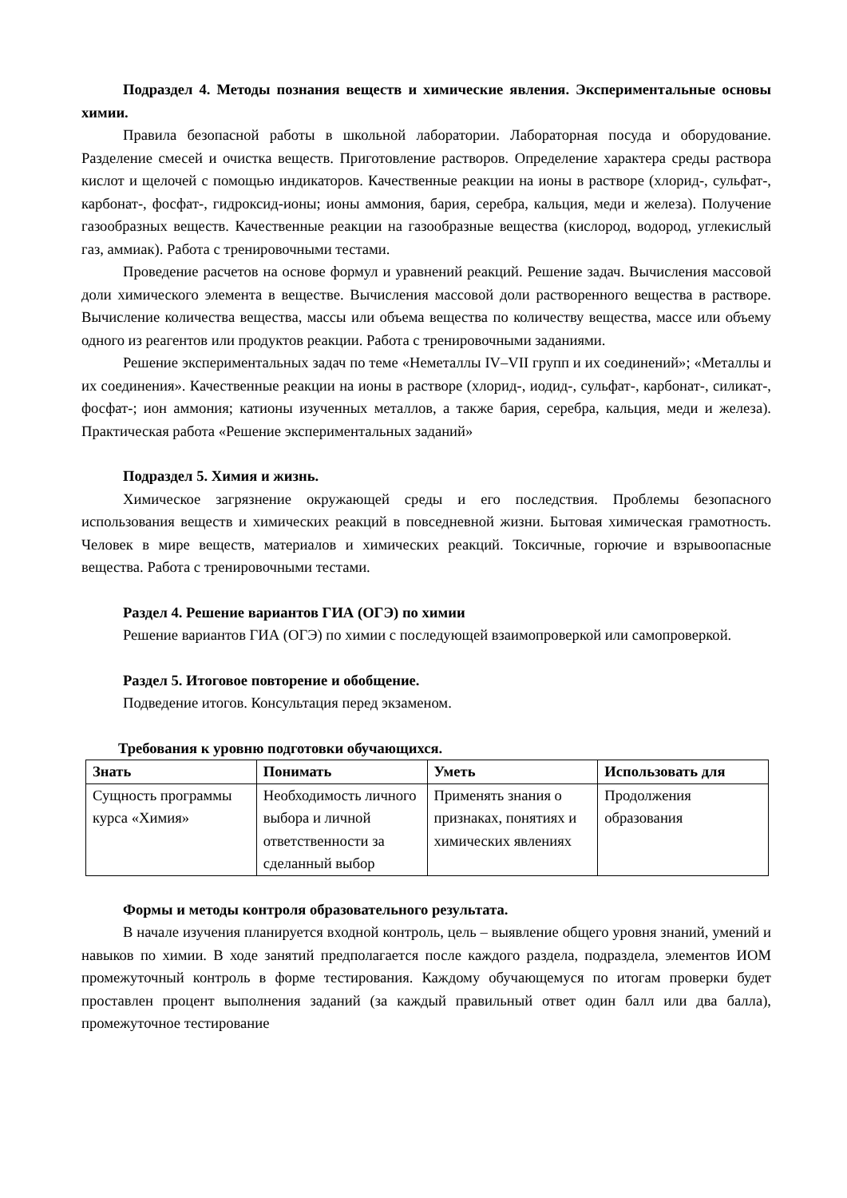Подраздел 4. Методы познания веществ и химические явления. Экспериментальные основы химии.
Правила безопасной работы в школьной лаборатории. Лабораторная посуда и оборудование. Разделение смесей и очистка веществ. Приготовление растворов. Определение характера среды раствора кислот и щелочей с помощью индикаторов. Качественные реакции на ионы в растворе (хлорид-, сульфат-, карбонат-, фосфат-, гидроксид-ионы; ионы аммония, бария, серебра, кальция, меди и железа). Получение газообразных веществ. Качественные реакции на газообразные вещества (кислород, водород, углекислый газ, аммиак). Работа с тренировочными тестами.
Проведение расчетов на основе формул и уравнений реакций. Решение задач. Вычисления массовой доли химического элемента в веществе. Вычисления массовой доли растворенного вещества в растворе. Вычисление количества вещества, массы или объема вещества по количеству вещества, массе или объему одного из реагентов или продуктов реакции. Работа с тренировочными заданиями.
Решение экспериментальных задач по теме «Неметаллы IV–VII групп и их соединений»; «Металлы и их соединения». Качественные реакции на ионы в растворе (хлорид-, иодид-, сульфат-, карбонат-, силикат-, фосфат-; ион аммония; катионы изученных металлов, а также бария, серебра, кальция, меди и железа). Практическая работа «Решение экспериментальных заданий»
Подраздел 5. Химия и жизнь.
Химическое загрязнение окружающей среды и его последствия. Проблемы безопасного использования веществ и химических реакций в повседневной жизни. Бытовая химическая грамотность. Человек в мире веществ, материалов и химических реакций. Токсичные, горючие и взрывоопасные вещества. Работа с тренировочными тестами.
Раздел 4. Решение вариантов ГИА (ОГЭ) по химии
Решение вариантов ГИА (ОГЭ) по химии с последующей взаимопроверкой или самопроверкой.
Раздел 5. Итоговое повторение и обобщение.
Подведение итогов. Консультация перед экзаменом.
Требования к уровню подготовки обучающихся.
| Знать | Понимать | Уметь | Использовать для |
| --- | --- | --- | --- |
| Сущность программы курса «Химия» | Необходимость личного выбора и личной ответственности за сделанный выбор | Применять знания о признаках, понятиях и химических явлениях | Продолжения образования |
Формы и методы контроля образовательного результата.
В начале изучения планируется входной контроль, цель – выявление общего уровня знаний, умений и навыков по химии. В ходе занятий предполагается после каждого раздела, подраздела, элементов ИОМ промежуточный контроль в форме тестирования. Каждому обучающемуся по итогам проверки будет проставлен процент выполнения заданий (за каждый правильный ответ один балл или два балла), промежуточное тестирование